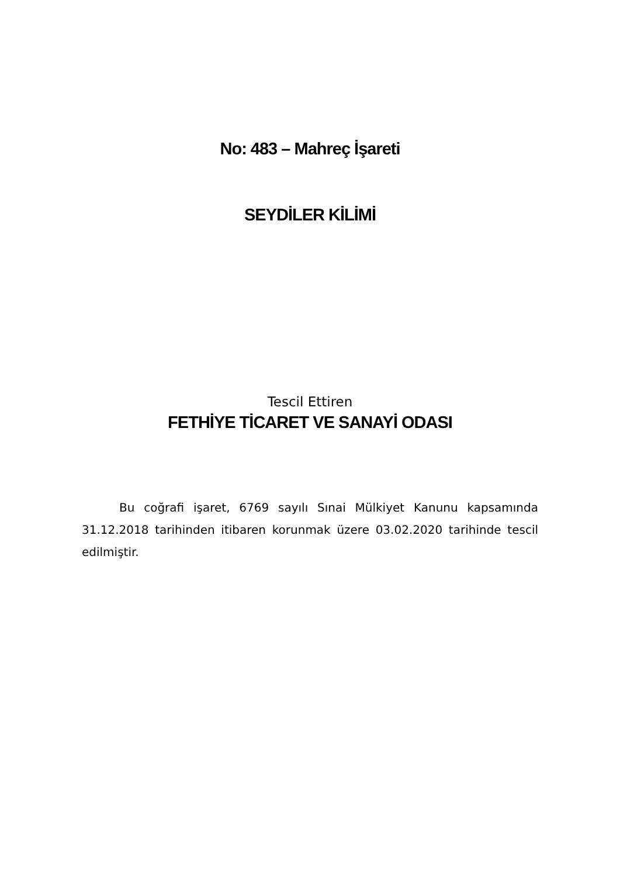No: 483 – Mahreç İşareti
SEYDİLER KİLİMİ
Tescil Ettiren
FETHİYE TİCARET VE SANAYİ ODASI
Bu coğrafi işaret, 6769 sayılı Sınai Mülkiyet Kanunu kapsamında 31.12.2018 tarihinden itibaren korunmak üzere 03.02.2020 tarihinde tescil edilmiştir.